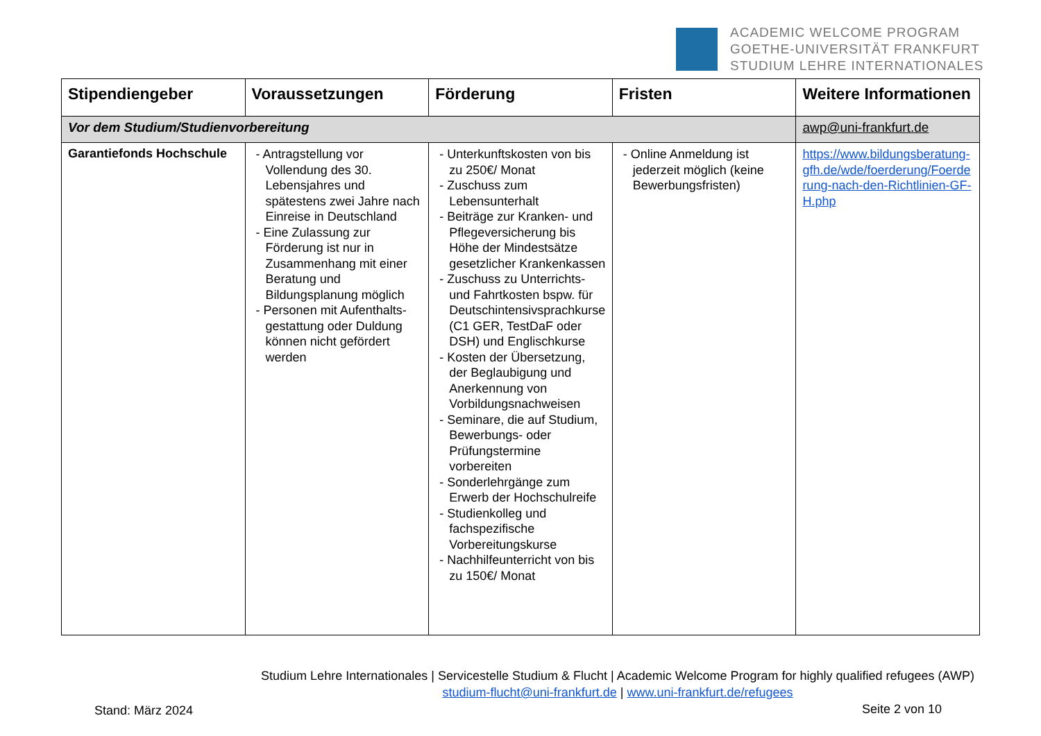ACADEMIC WELCOME PROGRAM
GOETHE-UNIVERSITÄT FRANKFURT
STUDIUM LEHRE INTERNATIONALES
| Stipendiengeber | Voraussetzungen | Förderung | Fristen | Weitere Informationen |
| --- | --- | --- | --- | --- |
| Vor dem Studium/Studienvorbereitung | | | | awp@uni-frankfurt.de |
| Garantiefonds Hochschule | - Antragstellung vor Vollendung des 30. Lebensjahres und spätestens zwei Jahre nach Einreise in Deutschland - Eine Zulassung zur Förderung ist nur in Zusammenhang mit einer Beratung und Bildungsplanung möglich - Personen mit Aufenthalts-gestattung oder Duldung können nicht gefördert werden | - Unterkunftskosten von bis zu 250€/ Monat - Zuschuss zum Lebensunterhalt - Beiträge zur Kranken- und Pflegeversicherung bis Höhe der Mindestsätze gesetzlicher Krankenkassen - Zuschuss zu Unterrichts- und Fahrtkosten bspw. für Deutschintensivsprachkurse (C1 GER, TestDaF oder DSH) und Englischkurse - Kosten der Übersetzung, der Beglaubigung und Anerkennung von Vorbildungsnachweisen - Seminare, die auf Studium, Bewerbungs- oder Prüfungstermine vorbereiten - Sonderlehrgänge zum Erwerb der Hochschulreife - Studienkolleg und fachspezifische Vorbereitungskurse - Nachhilfeunterricht von bis zu 150€/ Monat | - Online Anmeldung ist jederzeit möglich (keine Bewerbungsfristen) | https://www.bildungsberatung-gfh.de/wde/foerderung/Foerderung-nach-den-Richtlinien-GF-H.php |
Studium Lehre Internationales | Servicestelle Studium & Flucht | Academic Welcome Program for highly qualified refugees (AWP)
studium-flucht@uni-frankfurt.de | www.uni-frankfurt.de/refugees
Stand: März 2024 Seite 2 von 10